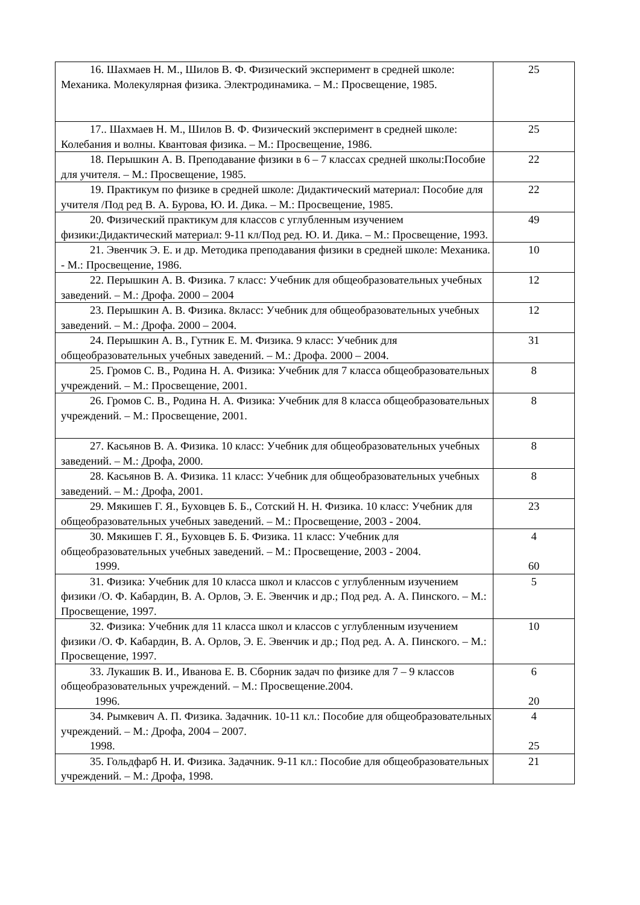| 16. Шахмаев Н. М., Шилов В. Ф. Физический эксперимент в средней школе: Механика. Молекулярная физика. Электродинамика. – М.: Просвещение, 1985. | 25 |
| 17.. Шахмаев Н. М., Шилов В. Ф. Физический эксперимент в средней школе: Колебания и волны. Квантовая физика. – М.: Просвещение, 1986. | 25 |
| 18. Перышкин А. В. Преподавание физики в 6 – 7 классах средней школы:Пособие для учителя. – М.: Просвещение, 1985. | 22 |
| 19. Практикум по физике в средней школе: Дидактический материал: Пособие для учителя /Под ред В. А. Бурова, Ю. И. Дика. – М.: Просвещение, 1985. | 22 |
| 20. Физический практикум для классов с углубленным изучением физики:Дидактический материал: 9-11 кл/Под ред. Ю. И. Дика. – М.: Просвещение, 1993. | 49 |
| 21. Эвенчик Э. Е. и др. Методика преподавания физики в средней школе: Механика. - М.: Просвещение, 1986. | 10 |
| 22. Перышкин А. В. Физика. 7 класс: Учебник для общеобразовательных учебных заведений. – М.: Дрофа. 2000 – 2004 | 12 |
| 23. Перышкин А. В. Физика. 8класс: Учебник для общеобразовательных учебных заведений. – М.: Дрофа. 2000 – 2004. | 12 |
| 24. Перышкин А. В., Гутник Е. М. Физика. 9 класс: Учебник для общеобразовательных учебных заведений. – М.: Дрофа. 2000 – 2004. | 31 |
| 25. Громов С. В., Родина Н. А. Физика: Учебник для 7 класса общеобразовательных учреждений. – М.: Просвещение, 2001. | 8 |
| 26. Громов С. В., Родина Н. А. Физика: Учебник для 8 класса общеобразовательных учреждений. – М.: Просвещение, 2001. | 8 |
| 27. Касьянов В. А. Физика. 10 класс: Учебник для общеобразовательных учебных заведений. – М.: Дрофа, 2000. | 8 |
| 28. Касьянов В. А. Физика. 11 класс: Учебник для общеобразовательных учебных заведений. – М.: Дрофа, 2001. | 8 |
| 29. Мякишев Г. Я., Буховцев Б. Б., Сотский Н. Н. Физика. 10 класс: Учебник для общеобразовательных учебных заведений. – М.: Просвещение, 2003 - 2004. | 23 |
| 30. Мякишев Г. Я., Буховцев Б. Б. Физика. 11 класс: Учебник для общеобразовательных учебных заведений. – М.: Просвещение, 2003 - 2004. 1999. | 4 60 |
| 31. Физика: Учебник для 10 класса школ и классов с углубленным изучением физики /О. Ф. Кабардин, В. А. Орлов, Э. Е. Эвенчик и др.; Под ред. А. А. Пинского. – М.: Просвещение, 1997. | 5 |
| 32. Физика: Учебник для 11 класса школ и классов с углубленным изучением физики /О. Ф. Кабардин, В. А. Орлов, Э. Е. Эвенчик и др.; Под ред. А. А. Пинского. – М.: Просвещение, 1997. | 10 |
| 33. Лукашик В. И., Иванова Е. В. Сборник задач по физике для 7 – 9 классов общеобразовательных учреждений. – М.: Просвещение.2004. 1996. | 6 20 |
| 34. Рымкевич А. П. Физика. Задачник. 10-11 кл.: Пособие для общеобразовательных учреждений. – М.: Дрофа, 2004 – 2007. 1998. | 4 25 |
| 35. Гольдфарб Н. И. Физика. Задачник. 9-11 кл.: Пособие для общеобразовательных учреждений. – М.: Дрофа, 1998. | 21 |